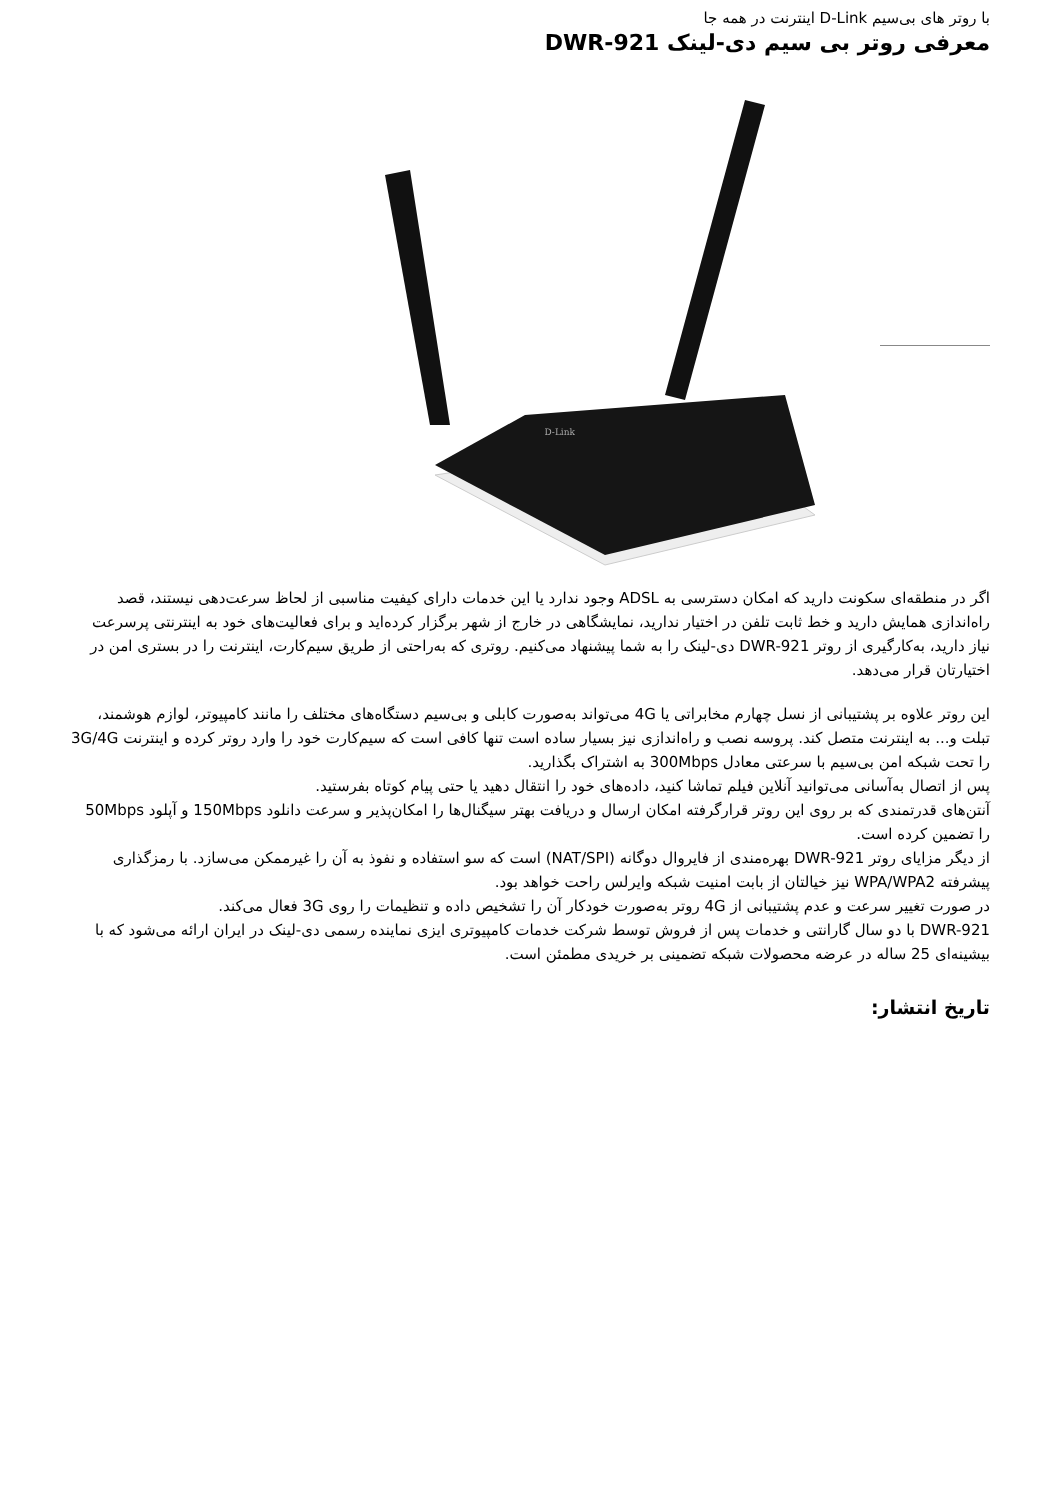با روتر های بی‌سیم D-Link اینترنت در همه جا
معرفی روتر بی سیم دی-لینک DWR-921
D-Link
اگر در منطقه‌ای سکونت دارید که امکان دسترسی به ADSL وجود ندارد یا این خدمات دارای کیفیت مناسبی از لحاظ سرعت‌دهی نیستند، قصد راه‌اندازی همایش دارید و خط ثابت تلفن در اختیار ندارید، نمایشگاهی در خارج از شهر برگزار کرده‌اید و برای فعالیت‌های خود به اینترنتی پرسرعت نیاز دارید، به‌کارگیری از روتر DWR-921 دی-لینک را به شما پیشنهاد می‌کنیم. روتری که به‌راحتی از طریق سیم‌کارت، اینترنت را در بستری امن در اختیارتان قرار می‌دهد.
این روتر علاوه بر پشتیبانی از نسل چهارم مخابراتی یا 4G می‌تواند به‌صورت کابلی و بی‌سیم دستگاه‌های مختلف را مانند کامپیوتر، لوازم هوشمند، تبلت و... به اینترنت متصل کند. پروسه نصب و راه‌اندازی نیز بسیار ساده است تنها کافی است که سیم‌کارت خود را وارد روتر کرده و اینترنت 3G/4G را تحت شبکه امن بی‌سیم با سرعتی معادل 300Mbps به اشتراک بگذارید.
پس از اتصال به‌آسانی می‌توانید آنلاین فیلم تماشا کنید، داده‌های خود را انتقال دهید یا حتی پیام کوتاه بفرستید.
آنتن‌های قدرتمندی که بر روی این روتر قرارگرفته امکان ارسال و دریافت بهتر سیگنال‌ها را امکان‌پذیر و سرعت دانلود 150Mbps و آپلود 50Mbps را تضمین کرده است.
از دیگر مزایای روتر DWR-921 بهره‌مندی از فایروال دوگانه (NAT/SPI) است که سو استفاده و نفوذ به آن را غیرممکن می‌سازد. با رمزگذاری پیشرفته WPA/WPA2 نیز خیالتان از بابت امنیت شبکه وایرلس راحت خواهد بود.
در صورت تغییر سرعت و عدم پشتیبانی از 4G روتر به‌صورت خودکار آن را تشخیص داده و تنظیمات را روی 3G فعال می‌کند.
DWR-921 با دو سال گارانتی و خدمات پس از فروش توسط شرکت خدمات کامپیوتری ایزی نماینده رسمی دی-لینک در ایران ارائه می‌شود که با بیشینه‌ای 25 ساله در عرضه محصولات شبکه تضمینی بر خریدی مطمئن است.
تاریخ انتشار: